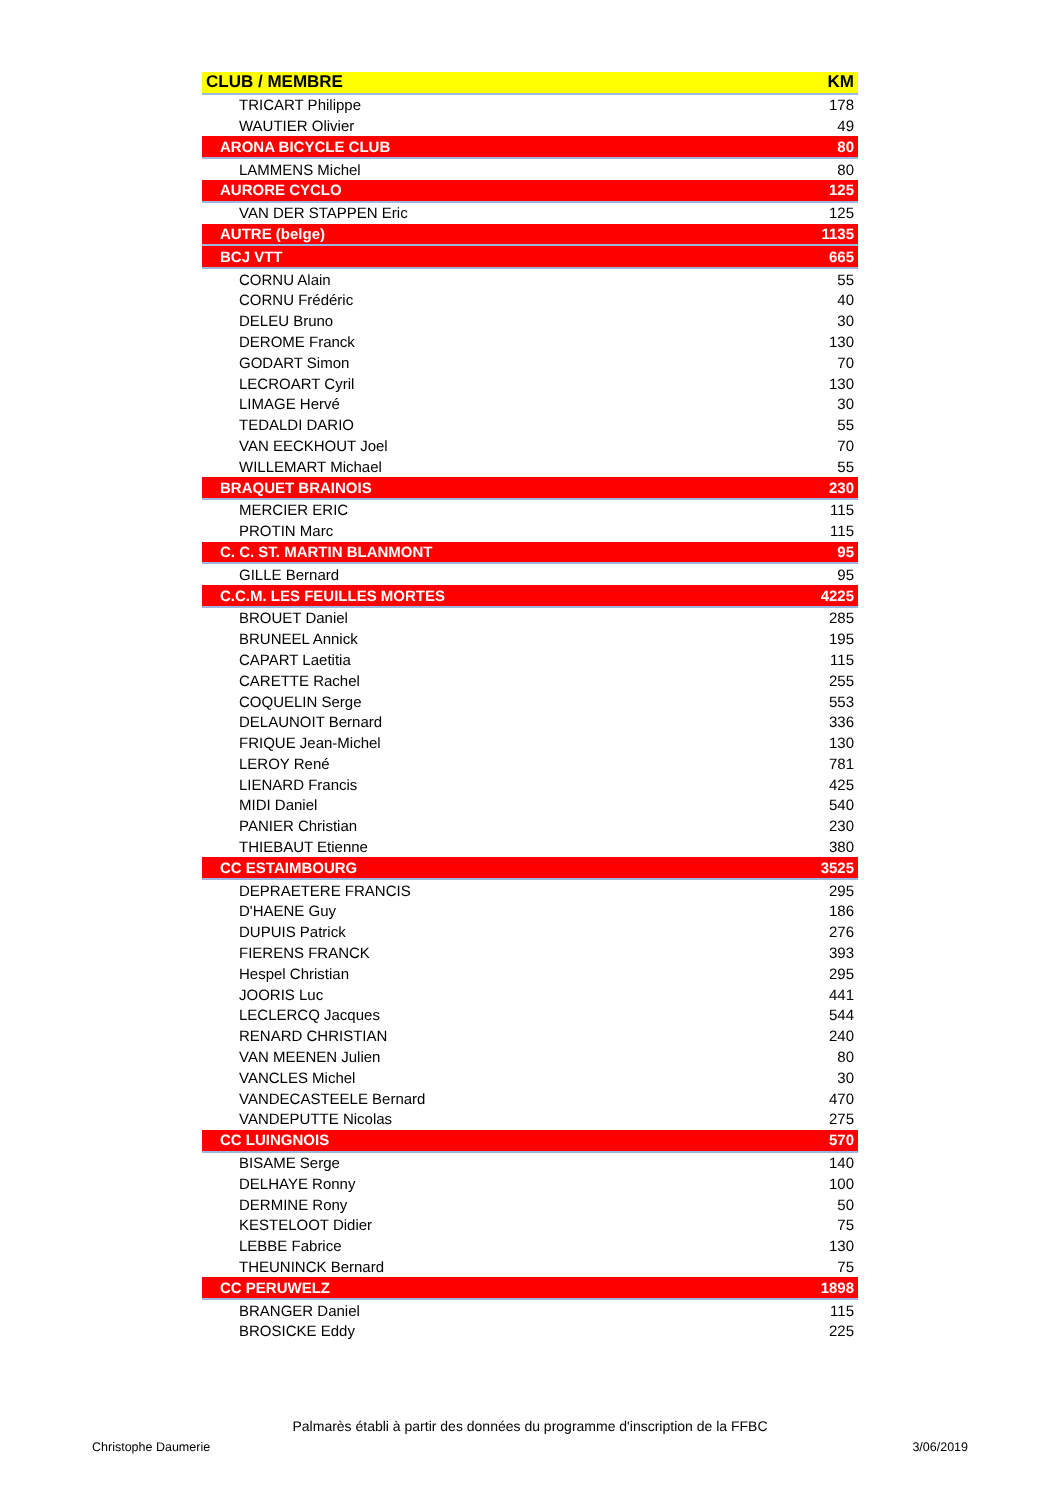| CLUB / MEMBRE | KM |
| --- | --- |
| TRICART Philippe | 178 |
| WAUTIER Olivier | 49 |
| ARONA BICYCLE CLUB | 80 |
| LAMMENS Michel | 80 |
| AURORE CYCLO | 125 |
| VAN DER STAPPEN Eric | 125 |
| AUTRE (belge) | 1135 |
| BCJ VTT | 665 |
| CORNU Alain | 55 |
| CORNU Frédéric | 40 |
| DELEU Bruno | 30 |
| DEROME Franck | 130 |
| GODART Simon | 70 |
| LECROART Cyril | 130 |
| LIMAGE Hervé | 30 |
| TEDALDI DARIO | 55 |
| VAN EECKHOUT Joel | 70 |
| WILLEMART Michael | 55 |
| BRAQUET BRAINOIS | 230 |
| MERCIER ERIC | 115 |
| PROTIN Marc | 115 |
| C. C. ST. MARTIN BLANMONT | 95 |
| GILLE Bernard | 95 |
| C.C.M. LES FEUILLES MORTES | 4225 |
| BROUET Daniel | 285 |
| BRUNEEL Annick | 195 |
| CAPART Laetitia | 115 |
| CARETTE Rachel | 255 |
| COQUELIN Serge | 553 |
| DELAUNOIT Bernard | 336 |
| FRIQUE Jean-Michel | 130 |
| LEROY René | 781 |
| LIENARD Francis | 425 |
| MIDI Daniel | 540 |
| PANIER Christian | 230 |
| THIEBAUT Etienne | 380 |
| CC ESTAIMBOURG | 3525 |
| DEPRAETERE FRANCIS | 295 |
| D'HAENE Guy | 186 |
| DUPUIS Patrick | 276 |
| FIERENS FRANCK | 393 |
| Hespel Christian | 295 |
| JOORIS Luc | 441 |
| LECLERCQ Jacques | 544 |
| RENARD CHRISTIAN | 240 |
| VAN MEENEN Julien | 80 |
| VANCLES Michel | 30 |
| VANDECASTEELE Bernard | 470 |
| VANDEPUTTE Nicolas | 275 |
| CC LUINGNOIS | 570 |
| BISAME Serge | 140 |
| DELHAYE Ronny | 100 |
| DERMINE Rony | 50 |
| KESTELOOT Didier | 75 |
| LEBBE Fabrice | 130 |
| THEUNINCK Bernard | 75 |
| CC PERUWELZ | 1898 |
| BRANGER Daniel | 115 |
| BROSICKE Eddy | 225 |
Palmarès établi à partir des données du programme d'inscription de la FFBC
Christophe Daumerie 3/06/2019